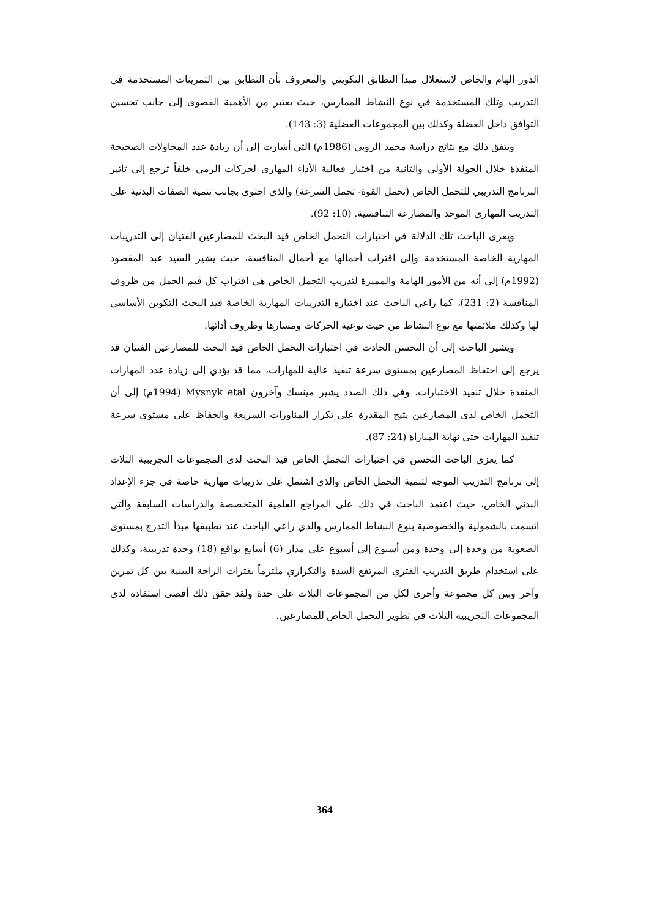الدور الهام والخاص لاستغلال مبدأ التطابق التكويني والمعروف بأن التطابق بين التمرينات المستخدمة في التدريب وتلك المستخدمة في نوع النشاط الممارس، حيث يعتبر من الأهمية القصوى إلى جانب تحسين التوافق داخل العضلة وكذلك بين المجموعات العضلية (3: 143).
ويتفق ذلك مع نتائج دراسة محمد الروبي (1986م) التي أشارت إلى أن زيادة عدد المحاولات الصحيحة المنفذة خلال الجولة الأولى والثانية من اختبار فعالية الأداء المهاري لحركات الرمي خلفاً ترجع إلى تأثير البرنامج التدريبي للتحمل الخاص (تحمل القوة- تحمل السرعة) والذي احتوى بجانب تنمية الصفات البدنية على التدريب المهاري الموحد والمصارعة التنافسية. (10: 92).
ويعزى الباحث تلك الدلالة في اختبارات التحمل الخاص قيد البحث للمصارعين الفتيان إلى التدريبات المهارية الخاصة المستخدمة وإلى اقتراب أحمالها مع أحمال المنافسة، حيث يشير السيد عبد المقصود (1992م) إلى أنه من الأمور الهامة والمميزة لتدريب التحمل الخاص هي اقتراب كل قيم الحمل من ظروف المنافسة (2: 231)، كما راعي الباحث عند اختياره التدريبات المهارية الخاصة قيد البحث التكوين الأساسي لها وكذلك ملائمتها مع نوع النشاط من حيث نوعية الحركات ومسارها وظروف أدائها.
ويشير الباحث إلى أن التحسن الحادث في اختبارات التحمل الخاص قيد البحث للمصارعين الفتيان قد يرجع إلى احتفاظ المصارعين بمستوى سرعة تنفيذ عالية للمهارات، مما قد يؤدي إلى زيادة عدد المهارات المنفذة خلال تنفيذ الاختبارات، وفي ذلك الصدد يشير مينسك وآخرون Mysnyk etal (1994م) إلى أن التحمل الخاص لدى المصارعين يتيح المقدرة على تكرار المناورات السريعة والحفاظ على مستوى سرعة تنفيذ المهارات حتى نهاية المباراة (24: 87).
كما يعزي الباحث التحسن في اختبارات التحمل الخاص قيد البحث لدى المجموعات التجريبية الثلاث إلى برنامج التدريب الموجه لتنمية التحمل الخاص والذي اشتمل على تدريبات مهارية خاصة في جزء الإعداد البدني الخاص، حيث اعتمد الباحث في ذلك على المراجع العلمية المتخصصة والدراسات السابقة والتي اتسمت بالشمولية والخصوصية بنوع النشاط الممارس والذي راعي الباحث عند تطبيقها مبدأ التدرج بمستوى الصعوبة من وحدة إلى وحدة ومن أسبوع إلى أسبوع على مدار (6) أسابع بواقع (18) وحدة تدريبية، وكذلك على استخدام طريق التدريب الفتري المرتفع الشدة والتكراري ملتزماً بفترات الراحة البينية بين كل تمرين وآخر وبين كل مجموعة وأخرى لكل من المجموعات الثلاث على حدة ولقد حقق ذلك أقصى استفادة لدى المجموعات التجريبية الثلاث في تطوير التحمل الخاص للمصارعين.
364